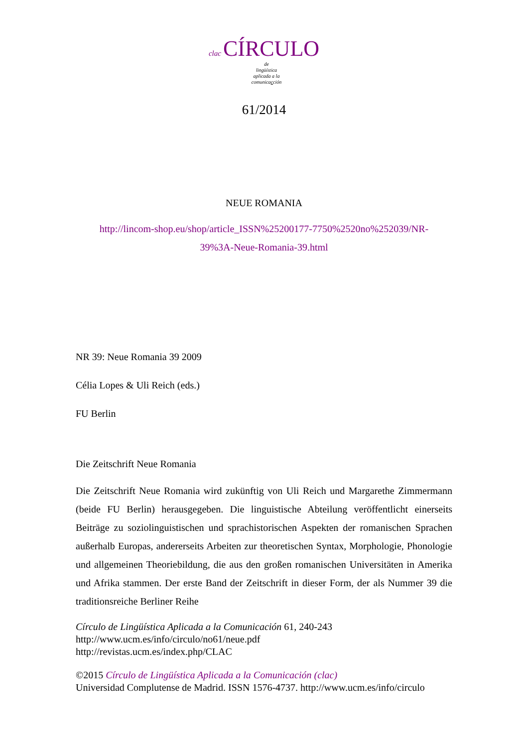clac CÍRCULO
de
lingüística
aplicada a la
comunicacción
61/2014
NEUE ROMANIA
http://lincom-shop.eu/shop/article_ISSN%25200177-7750%2520no%252039/NR-
39%3A-Neue-Romania-39.html
NR 39: Neue Romania 39 2009
Célia Lopes & Uli Reich (eds.)
FU Berlin
Die Zeitschrift Neue Romania
Die Zeitschrift Neue Romania wird zukünftig von Uli Reich und Margarethe Zimmermann (beide FU Berlin) herausgegeben. Die linguistische Abteilung veröffentlicht einerseits Beiträge zu soziolinguistischen und sprachistorischen Aspekten der romanischen Sprachen außerhalb Europas, andererseits Arbeiten zur theoretischen Syntax, Morphologie, Phonologie und allgemeinen Theoriebildung, die aus den großen romanischen Universitäten in Amerika und Afrika stammen. Der erste Band der Zeitschrift in dieser Form, der als Nummer 39 die traditionsreiche Berliner Reihe
Círculo de Lingüística Aplicada a la Comunicación 61, 240-243
http://www.ucm.es/info/circulo/no61/neue.pdf
http://revistas.ucm.es/index.php/CLAC
©2015 Círculo de Lingüística Aplicada a la Comunicación (clac)
Universidad Complutense de Madrid. ISSN 1576-4737. http://www.ucm.es/info/circulo